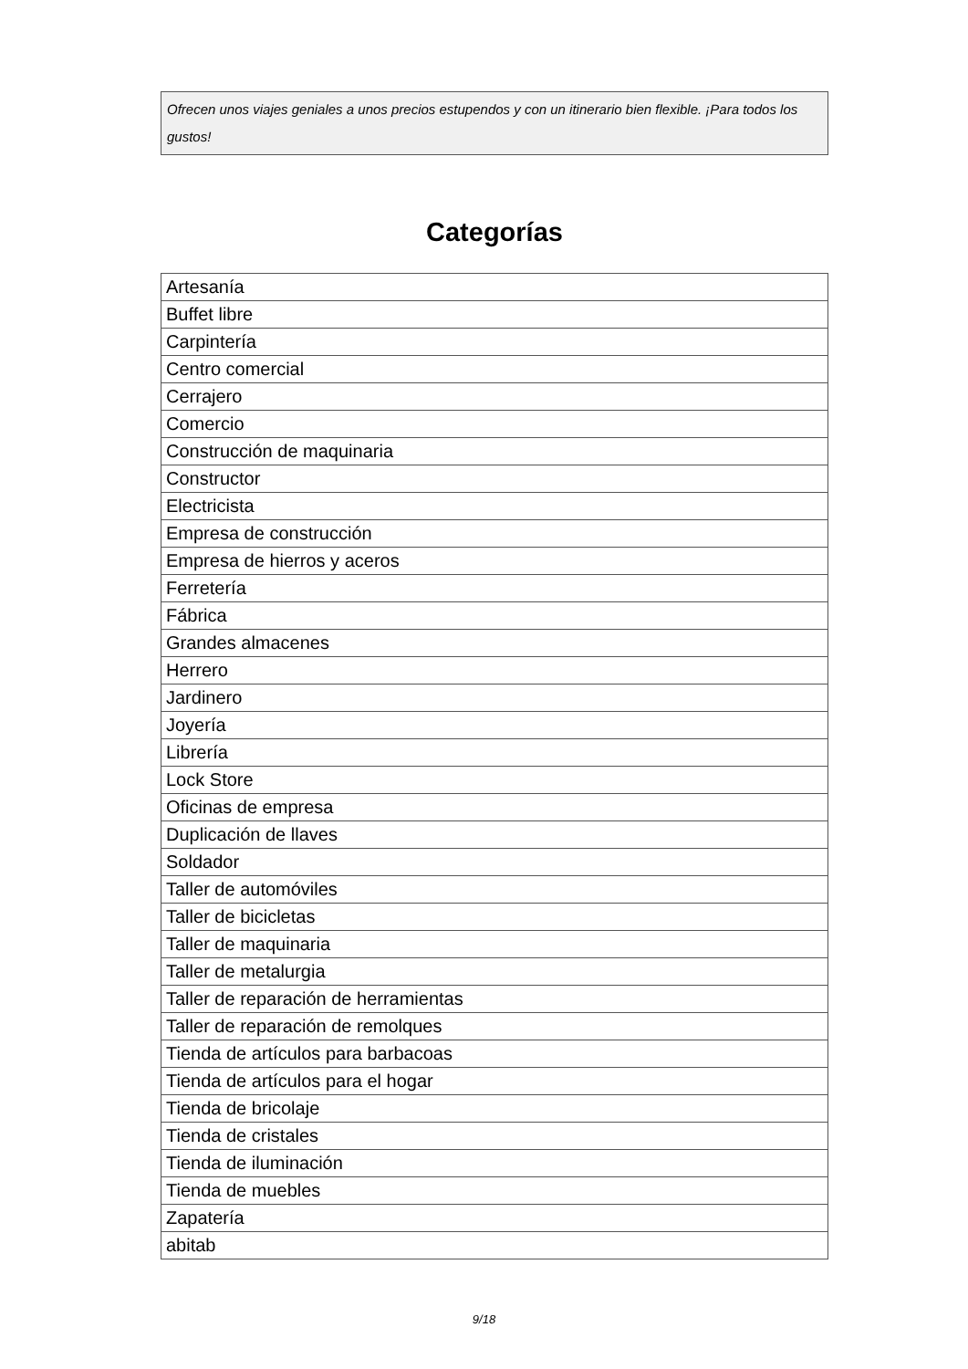Ofrecen unos viajes geniales a unos precios estupendos y con un itinerario bien flexible. ¡Para todos los gustos!
Categorías
| Artesanía |
| Buffet libre |
| Carpintería |
| Centro comercial |
| Cerrajero |
| Comercio |
| Construcción de maquinaria |
| Constructor |
| Electricista |
| Empresa de construcción |
| Empresa de hierros y aceros |
| Ferretería |
| Fábrica |
| Grandes almacenes |
| Herrero |
| Jardinero |
| Joyería |
| Librería |
| Lock Store |
| Oficinas de empresa |
| Duplicación de llaves |
| Soldador |
| Taller de automóviles |
| Taller de bicicletas |
| Taller de maquinaria |
| Taller de metalurgia |
| Taller de reparación de herramientas |
| Taller de reparación de remolques |
| Tienda de artículos para barbacoas |
| Tienda de artículos para el hogar |
| Tienda de bricolaje |
| Tienda de cristales |
| Tienda de iluminación |
| Tienda de muebles |
| Zapatería |
| abitab |
9/18